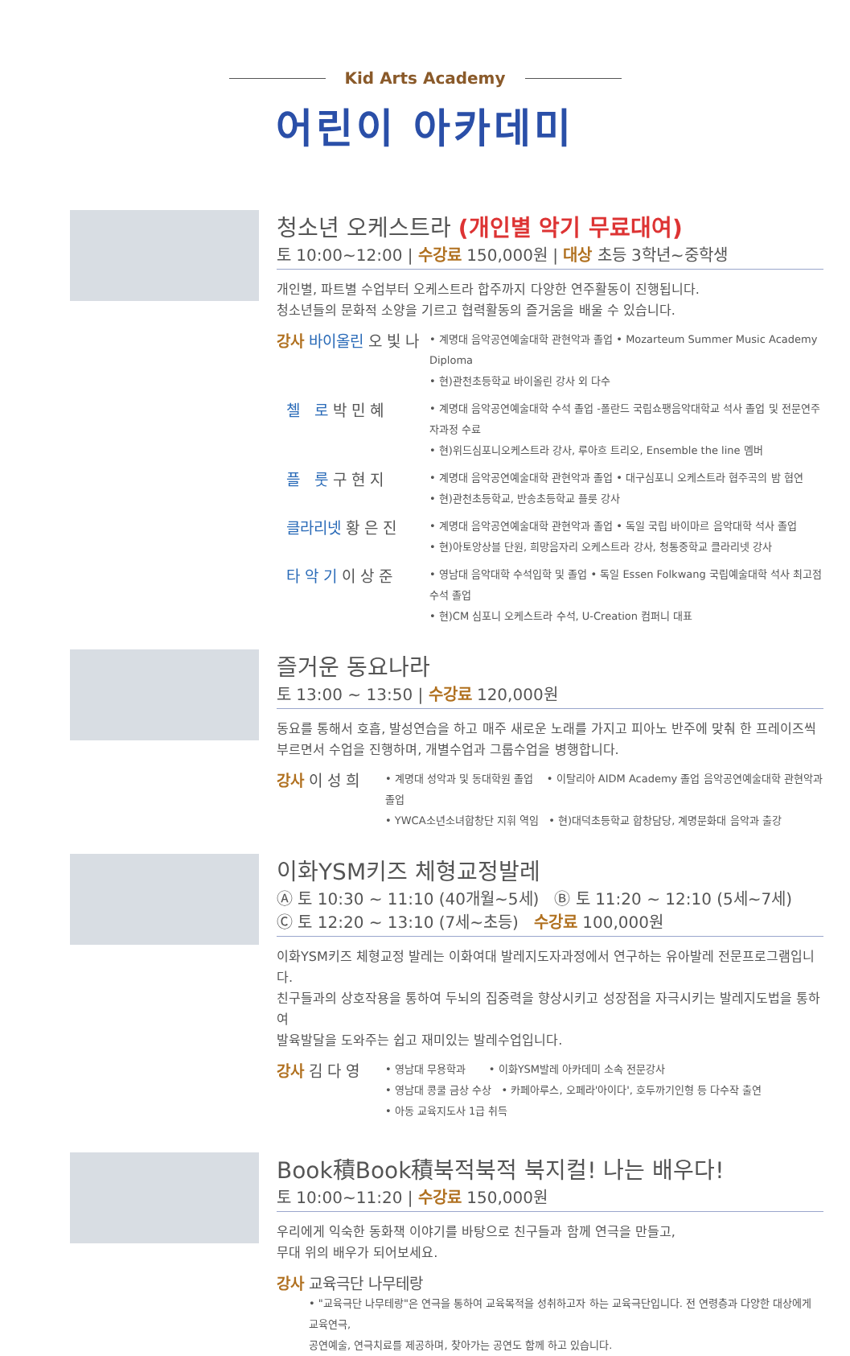Kid Arts Academy
어린이 아카데미
청소년 오케스트라 (개인별 악기 무료대여)
토 10:00~12:00 | 수강료 150,000원 | 대상 초등 3학년~중학생
개인별, 파트별 수업부터 오케스트라 합주까지 다양한 연주활동이 진행됩니다.
청소년들의 문화적 소양을 기르고 협력활동의 즐거움을 배울 수 있습니다.
강사 바이올린 오 빛 나
• 계명대 음악공연예술대학 관현악과 졸업 • Mozarteum Summer Music Academy Diploma
• 현)관천초등학교 바이올린 강사 외 다수
첼 로 박 민 혜
• 계명대 음악공연예술대학 수석 졸업 -폴란드 국립쇼팽음악대학교 석사 졸업 및 전문연주자과정 수료
• 현)위드심포니오케스트라 강사, 루아흐 트리오, Ensemble the line 멤버
플 룻 구 현 지
• 계명대 음악공연예술대학 관현악과 졸업 • 대구심포니 오케스트라 협주곡의 밤 협연
• 현)관천초등학교, 반송초등학교 플룻 강사
클라리넷 황 은 진
• 계명대 음악공연예술대학 관현악과 졸업 • 독일 국립 바이마르 음악대학 석사 졸업
• 현)아토앙상블 단원, 희망음자리 오케스트라 강사, 청통중학교 클라리넷 강사
타 악 기 이 상 준
• 영남대 음악대학 수석입학 및 졸업 • 독일 Essen Folkwang 국립예술대학 석사 최고점 수석 졸업
• 현)CM 심포니 오케스트라 수석, U-Creation 컴퍼니 대표
즐거운 동요나라
토 13:00 ~ 13:50 | 수강료 120,000원
동요를 통해서 호흡, 발성연습을 하고 매주 새로운 노래를 가지고 피아노 반주에 맞춰 한 프레이즈씩
부르면서 수업을 진행하며, 개별수업과 그룹수업을 병행합니다.
강사 이 성 희
• 계명대 성악과 및 동대학원 졸업 • 이탈리아 AIDM Academy 졸업 음악공연예술대학 관현악과 졸업
• YWCA소년소녀합창단 지휘 역임 • 현)대덕초등학교 합창담당, 계명문화대 음악과 출강
이화YSM키즈 체형교정발레
Ⓐ 토 10:30 ~ 11:10 (40개월~5세) Ⓑ 토 11:20 ~ 12:10 (5세~7세)
Ⓒ 토 12:20 ~ 13:10 (7세~초등) 수강료 100,000원
이화YSM키즈 체형교정 발레는 이화여대 발레지도자과정에서 연구하는 유아발레 전문프로그램입니다.
친구들과의 상호작용을 통하여 두뇌의 집중력을 향상시키고 성장점을 자극시키는 발레지도법을 통하여
발육발달을 도와주는 쉽고 재미있는 발레수업입니다.
강사 김 다 영
• 영남대 무용학과 • 이화YSM발레 아카데미 소속 전문강사
• 영남대 콩쿨 금상 수상 • 카페아루스, 오페라'아이다', 호두까기인형 등 다수작 출연
• 아동 교육지도사 1급 취득
Book積Book積북적북적 북지컬! 나는 배우다!
토 10:00~11:20 | 수강료 150,000원
우리에게 익숙한 동화책 이야기를 바탕으로 친구들과 함께 연극을 만들고,
무대 위의 배우가 되어보세요.
강사 교육극단 나무테랑
• "교육극단 나무테랑"은 연극을 통하여 교육목적을 성취하고자 하는 교육극단입니다. 전 연령층과 다양한 대상에게 교육연극,
공연예술, 연극치료를 제공하며, 찾아가는 공연도 함께 하고 있습니다.